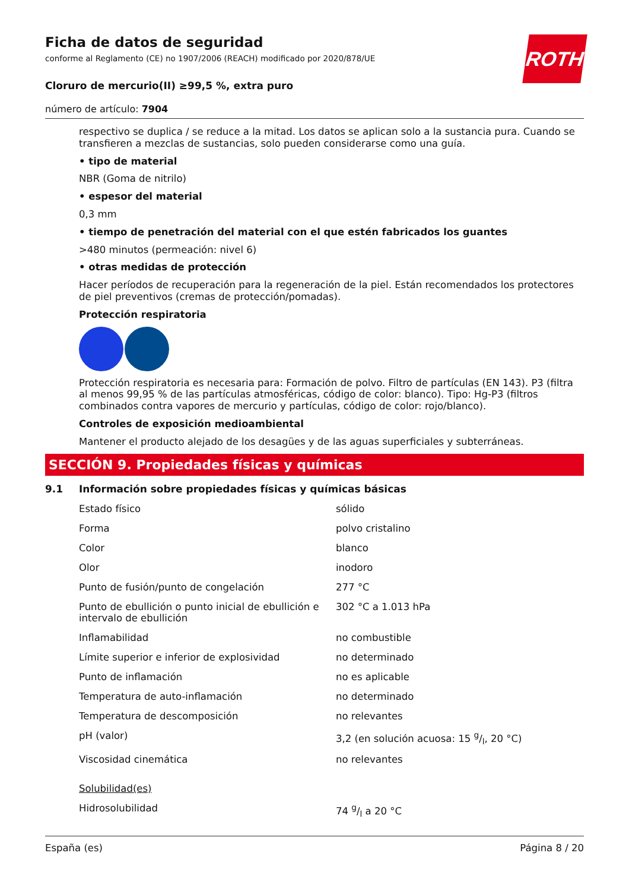Ficha de datos de seguridad
conforme al Reglamento (CE) no 1907/2006 (REACH) modificado por 2020/878/UE
Cloruro de mercurio(II) ≥99,5 %, extra puro
número de artículo: 7904
ROTH
respectivo se duplica / se reduce a la mitad. Los datos se aplican solo a la sustancia pura. Cuando se transfieren a mezclas de sustancias, solo pueden considerarse como una guía.
• tipo de material
NBR (Goma de nitrilo)
• espesor del material
0,3 mm
• tiempo de penetración del material con el que estén fabricados los guantes
>480 minutos (permeación: nivel 6)
• otras medidas de protección
Hacer períodos de recuperación para la regeneración de la piel. Están recomendados los protectores de piel preventivos (cremas de protección/pomadas).
Protección respiratoria
Protección respiratoria es necesaria para: Formación de polvo. Filtro de partículas (EN 143). P3 (filtra al menos 99,95 % de las partículas atmosféricas, código de color: blanco). Tipo: Hg-P3 (filtros combinados contra vapores de mercurio y partículas, código de color: rojo/blanco).
Controles de exposición medioambiental
Mantener el producto alejado de los desagües y de las aguas superficiales y subterráneas.
SECCIÓN 9. Propiedades físicas y químicas
9.1 Información sobre propiedades físicas y químicas básicas
| Estado físico | sólido |
| Forma | polvo cristalino |
| Color | blanco |
| Olor | inodoro |
| Punto de fusión/punto de congelación | 277 °C |
| Punto de ebullición o punto inicial de ebullición e intervalo de ebullición | 302 °C a 1.013 hPa |
| Inflamabilidad | no combustible |
| Límite superior e inferior de explosividad | no determinado |
| Punto de inflamación | no es aplicable |
| Temperatura de auto-inflamación | no determinado |
| Temperatura de descomposición | no relevantes |
| pH (valor) | 3,2 (en solución acuosa: 15 g/l, 20 °C) |
| Viscosidad cinemática | no relevantes |
| Solubilidad(es) | |
| Hidrosolubilidad | 74 g/l a 20 °C |
España (es) Página 8 / 20